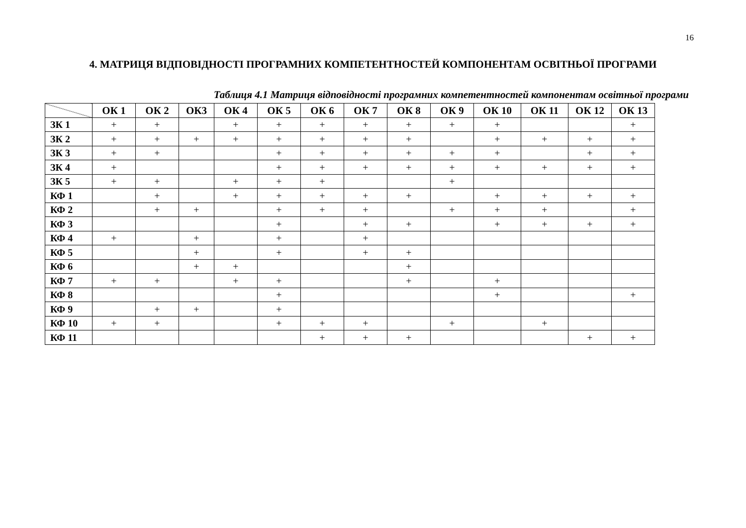16
4. МАТРИЦЯ ВІДПОВІДНОСТІ ПРОГРАМНИХ КОМПЕТЕНТНОСТЕЙ КОМПОНЕНТАМ ОСВІТНЬОЇ ПРОГРАМИ
Таблиця 4.1 Матриця відповідності програмних компетентностей компонентам освітньої програми
| | ОК 1 | ОК 2 | ОК3 | ОК 4 | ОК 5 | ОК 6 | ОК 7 | ОК 8 | ОК 9 | ОК 10 | ОК 11 | ОК 12 | ОК 13 |
| --- | --- | --- | --- | --- | --- | --- | --- | --- | --- | --- | --- | --- | --- |
| ЗК 1 | + | + | | + | + | + | + | + | + | + | | | + |
| ЗК 2 | + | + | + | + | + | + | + | + | | + | + | + | + |
| ЗК 3 | + | + | | | + | + | + | + | + | + | | + | + |
| ЗК 4 | + | | | | + | + | + | + | + | + | + | + | + |
| ЗК 5 | + | + | | + | + | + | | | + | | | | |
| КФ 1 | | + | | + | + | + | + | + | | + | + | + | + |
| КФ 2 | | + | + | | + | + | + | | + | + | + | | + |
| КФ 3 | | | | | + | | + | + | | + | + | + | + |
| КФ 4 | + | | + | | + | | + | | | | | | |
| КФ 5 | | | + | | + | | + | + | | | | | |
| КФ 6 | | | + | + | | | | + | | | | | |
| КФ 7 | + | + | | + | + | | | + | | + | | | |
| КФ 8 | | | | | + | | | | | + | | | + |
| КФ 9 | | + | + | | + | | | | | | | | |
| КФ 10 | + | + | | | + | + | + | | + | | + | | |
| КФ 11 | | | | | | + | + | + | | | | + | + |